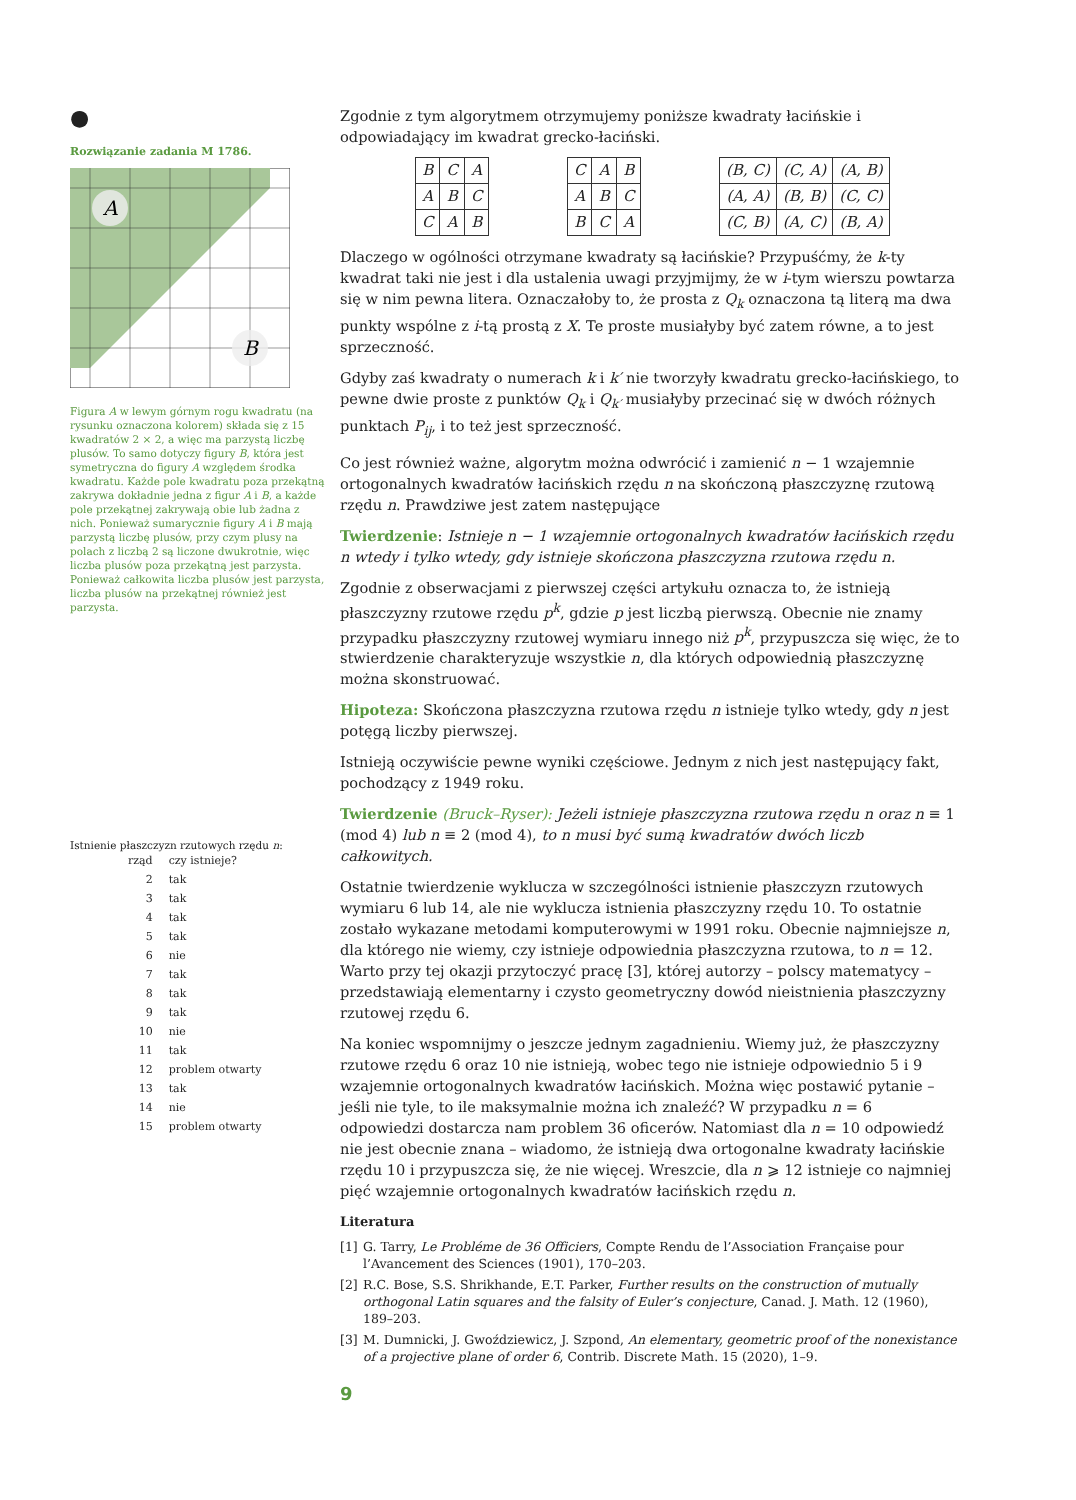●
Rozwiązanie zadania M 1786.
A
B
Figura A w lewym górnym rogu kwadratu (na rysunku oznaczona kolorem) składa się z 15 kwadratów 2 × 2, a więc ma parzystą liczbę plusów. To samo dotyczy figury B, która jest symetryczna do figury A względem środka kwadratu. Każde pole kwadratu poza przekątną zakrywa dokładnie jedna z figur A i B, a każde pole przekątnej zakrywają obie lub żadna z nich. Ponieważ sumarycznie figury A i B mają parzystą liczbę plusów, przy czym plusy na polach z liczbą 2 są liczone dwukrotnie, więc liczba plusów poza przekątną jest parzysta. Ponieważ całkowita liczba plusów jest parzysta, liczba plusów na przekątnej również jest parzysta.
Istnienie płaszczyzn rzutowych rzędu n:
| rząd | czy istnieje? |
| 2 | tak |
| 3 | tak |
| 4 | tak |
| 5 | tak |
| 6 | nie |
| 7 | tak |
| 8 | tak |
| 9 | tak |
| 10 | nie |
| 11 | tak |
| 12 | problem otwarty |
| 13 | tak |
| 14 | nie |
| 15 | problem otwarty |
Zgodnie z tym algorytmem otrzymujemy poniższe kwadraty łacińskie i odpowiadający im kwadrat grecko-łaciński.
| B | C | A |
| A | B | C |
| C | A | B |
| C | A | B |
| A | B | C |
| B | C | A |
| (B, C) | (C, A) | (A, B) |
| (A, A) | (B, B) | (C, C) |
| (C, B) | (A, C) | (B, A) |
Dlaczego w ogólności otrzymane kwadraty są łacińskie? Przypuśćmy, że k-ty kwadrat taki nie jest i dla ustalenia uwagi przyjmijmy, że w i-tym wierszu powtarza się w nim pewna litera. Oznaczałoby to, że prosta z Q<sub>k</sub> oznaczona tą literą ma dwa punkty wspólne z i-tą prostą z X. Te proste musiałyby być zatem równe, a to jest sprzeczność.
Gdyby zaś kwadraty o numerach k i k′ nie tworzyły kwadratu grecko-łacińskiego, to pewne dwie proste z punktów Q<sub>k</sub> i Q<sub>k′</sub> musiałyby przecinać się w dwóch różnych punktach P<sub>ij</sub>, i to też jest sprzeczność.
Co jest również ważne, algorytm można odwrócić i zamienić n − 1 wzajemnie ortogonalnych kwadratów łacińskich rzędu n na skończoną płaszczyznę rzutową rzędu n. Prawdziwe jest zatem następujące
Twierdzenie: Istnieje n − 1 wzajemnie ortogonalnych kwadratów łacińskich rzędu n wtedy i tylko wtedy, gdy istnieje skończona płaszczyzna rzutowa rzędu n.
Zgodnie z obserwacjami z pierwszej części artykułu oznacza to, że istnieją płaszczyzny rzutowe rzędu p<sup>k</sup>, gdzie p jest liczbą pierwszą. Obecnie nie znamy przypadku płaszczyzny rzutowej wymiaru innego niż p<sup>k</sup>, przypuszcza się więc, że to stwierdzenie charakteryzuje wszystkie n, dla których odpowiednią płaszczyznę można skonstruować.
Hipoteza: Skończona płaszczyzna rzutowa rzędu n istnieje tylko wtedy, gdy n jest potęgą liczby pierwszej.
Istnieją oczywiście pewne wyniki częściowe. Jednym z nich jest następujący fakt, pochodzący z 1949 roku.
Twierdzenie (Bruck–Ryser): Jeżeli istnieje płaszczyzna rzutowa rzędu n oraz n ≡ 1 (mod 4) lub n ≡ 2 (mod 4), to n musi być sumą kwadratów dwóch liczb całkowitych.
Ostatnie twierdzenie wyklucza w szczególności istnienie płaszczyzn rzutowych wymiaru 6 lub 14, ale nie wyklucza istnienia płaszczyzny rzędu 10. To ostatnie zostało wykazane metodami komputerowymi w 1991 roku. Obecnie najmniejsze n, dla którego nie wiemy, czy istnieje odpowiednia płaszczyzna rzutowa, to n = 12. Warto przy tej okazji przytoczyć pracę [3], której autorzy – polscy matematycy – przedstawiają elementarny i czysto geometryczny dowód nieistnienia płaszczyzny rzutowej rzędu 6.
Na koniec wspomnijmy o jeszcze jednym zagadnieniu. Wiemy już, że płaszczyzny rzutowe rzędu 6 oraz 10 nie istnieją, wobec tego nie istnieje odpowiednio 5 i 9 wzajemnie ortogonalnych kwadratów łacińskich. Można więc postawić pytanie – jeśli nie tyle, to ile maksymalnie można ich znaleźć? W przypadku n = 6 odpowiedzi dostarcza nam problem 36 oficerów. Natomiast dla n = 10 odpowiedź nie jest obecnie znana – wiadomo, że istnieją dwa ortogonalne kwadraty łacińskie rzędu 10 i przypuszcza się, że nie więcej. Wreszcie, dla n ⩾ 12 istnieje co najmniej pięć wzajemnie ortogonalnych kwadratów łacińskich rzędu n.
Literatura
[1] G. Tarry, Le Probléme de 36 Officiers, Compte Rendu de l’Association Française pour l’Avancement des Sciences (1901), 170–203.
[2] R.C. Bose, S.S. Shrikhande, E.T. Parker, Further results on the construction of mutually orthogonal Latin squares and the falsity of Euler’s conjecture, Canad. J. Math. 12 (1960), 189–203.
[3] M. Dumnicki, J. Gwoździewicz, J. Szpond, An elementary, geometric proof of the nonexistance of a projective plane of order 6, Contrib. Discrete Math. 15 (2020), 1–9.
9